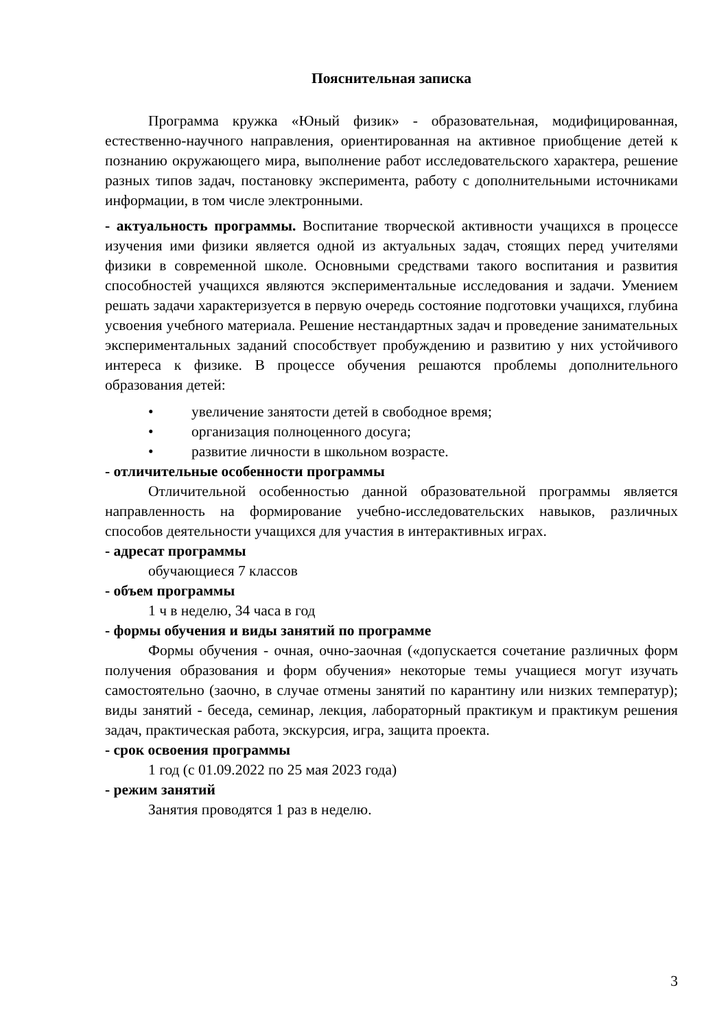Пояснительная записка
Программа кружка «Юный физик» - образовательная, модифицированная, естественно-научного направления, ориентированная на активное приобщение детей к познанию окружающего мира, выполнение работ исследовательского характера, решение разных типов задач, постановку эксперимента, работу с дополнительными источниками информации, в том числе электронными.
- актуальность программы. Воспитание творческой активности учащихся в процессе изучения ими физики является одной из актуальных задач, стоящих перед учителями физики в современной школе. Основными средствами такого воспитания и развития способностей учащихся являются экспериментальные исследования и задачи. Умением решать задачи характеризуется в первую очередь состояние подготовки учащихся, глубина усвоения учебного материала. Решение нестандартных задач и проведение занимательных экспериментальных заданий способствует пробуждению и развитию у них устойчивого интереса к физике. В процессе обучения решаются проблемы дополнительного образования детей:
• увеличение занятости детей в свободное время;
• организация полноценного досуга;
• развитие личности в школьном возрасте.
- отличительные особенности программы
Отличительной особенностью данной образовательной программы является направленность на формирование учебно-исследовательских навыков, различных способов деятельности учащихся для участия в интерактивных играх.
- адресат программы
обучающиеся 7 классов
- объем программы
1 ч в неделю, 34 часа в год
- формы обучения и виды занятий по программе
Формы обучения - очная, очно-заочная («допускается сочетание различных форм получения образования и форм обучения» некоторые темы учащиеся могут изучать самостоятельно (заочно, в случае отмены занятий по карантину или низких температур); виды занятий - беседа, семинар, лекция, лабораторный практикум и практикум решения задач, практическая работа, экскурсия, игра, защита проекта.
- срок освоения программы
1 год (с 01.09.2022 по 25 мая 2023 года)
- режим занятий
Занятия проводятся 1 раз в неделю.
3